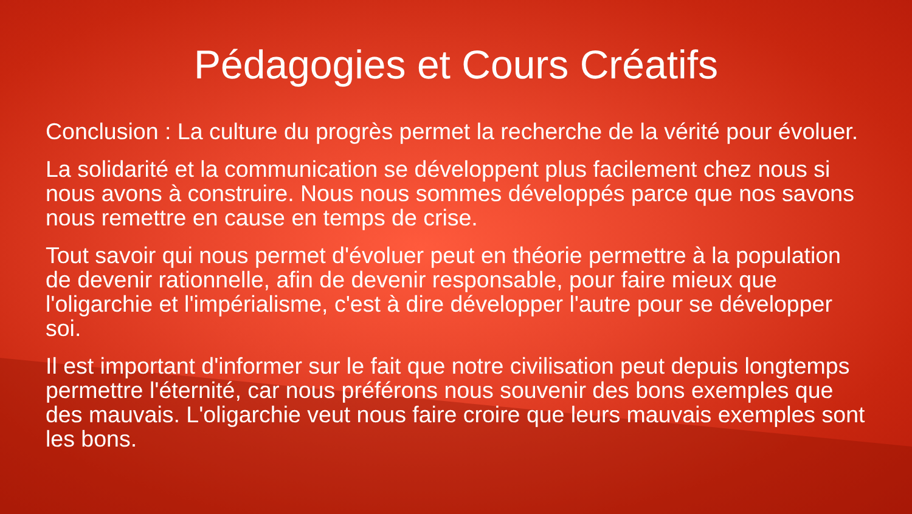Pédagogies et Cours Créatifs
Conclusion : La culture du progrès permet la recherche de la vérité pour évoluer.
La solidarité et la communication se développent plus facilement chez nous si nous avons à construire. Nous nous sommes développés parce que nos savons nous remettre en cause en temps de crise.
Tout savoir qui nous permet d'évoluer peut en théorie permettre à la population de devenir rationnelle, afin de devenir responsable, pour faire mieux que l'oligarchie et l'impérialisme, c'est à dire développer l'autre pour se développer soi.
Il est important d'informer sur le fait que notre civilisation peut depuis longtemps permettre l'éternité, car nous préférons nous souvenir des bons exemples que des mauvais. L'oligarchie veut nous faire croire que leurs mauvais exemples sont les bons.